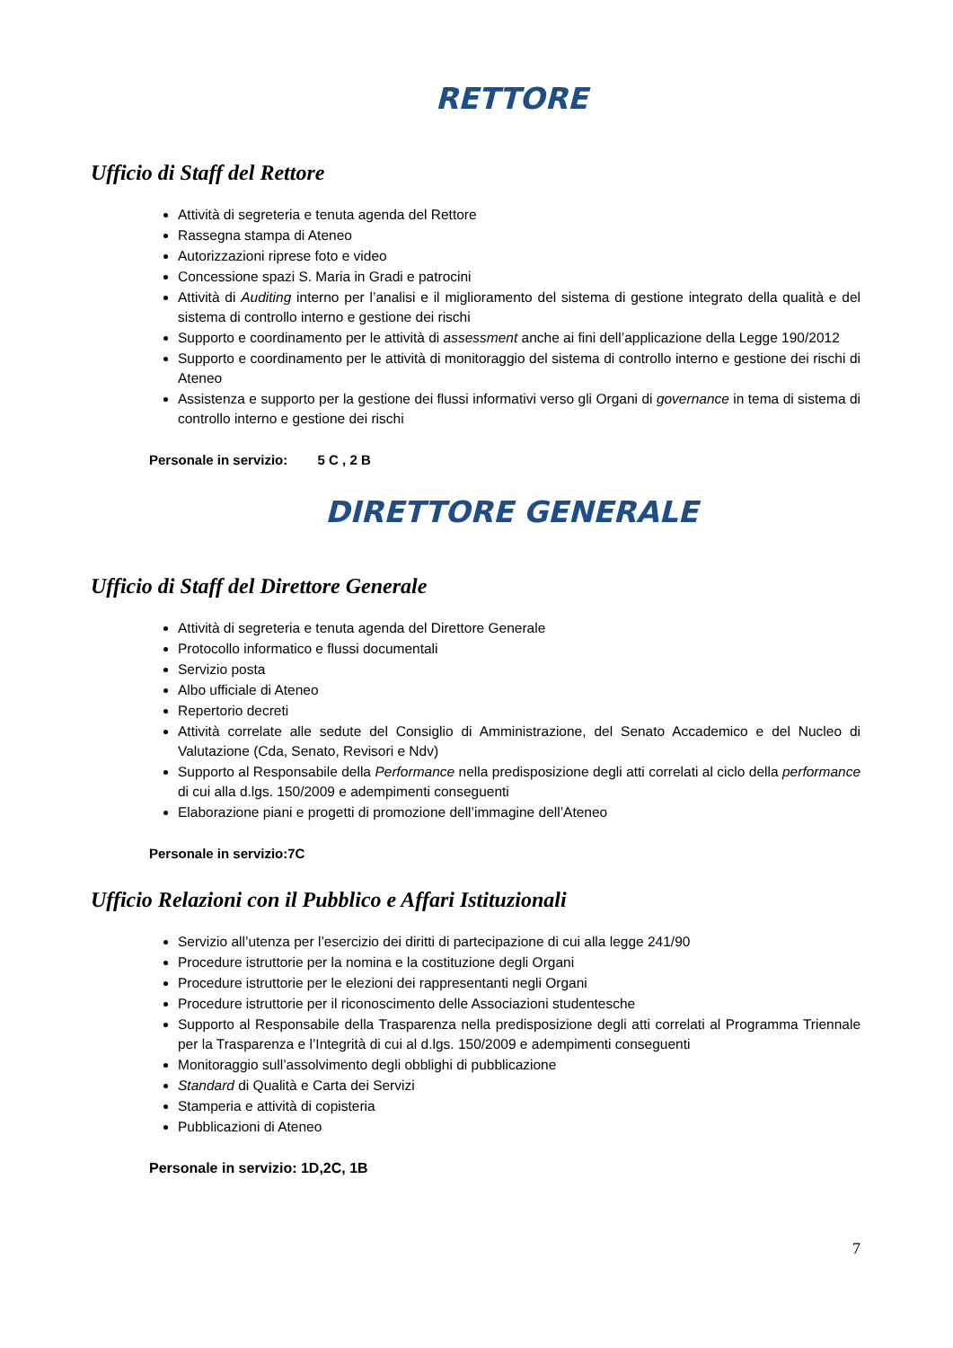RETTORE
Ufficio di Staff del Rettore
Attività di segreteria e tenuta agenda del Rettore
Rassegna stampa di Ateneo
Autorizzazioni riprese foto e video
Concessione spazi S. Maria in Gradi e patrocini
Attività di Auditing interno per l’analisi e il miglioramento del sistema di gestione integrato della qualità e del sistema di controllo interno e gestione dei rischi
Supporto e coordinamento per le attività di assessment anche ai fini dell’applicazione della Legge 190/2012
Supporto e coordinamento per le attività di monitoraggio del sistema di controllo interno e gestione dei rischi di Ateneo
Assistenza e supporto per la gestione dei flussi informativi verso gli Organi di governance in tema di sistema di controllo interno e gestione dei rischi
Personale in servizio: 5 C , 2 B
DIRETTORE GENERALE
Ufficio di Staff del Direttore Generale
Attività di segreteria e tenuta agenda del Direttore Generale
Protocollo informatico e flussi documentali
Servizio posta
Albo ufficiale di Ateneo
Repertorio decreti
Attività correlate alle sedute del Consiglio di Amministrazione, del Senato Accademico e del Nucleo di Valutazione (Cda, Senato, Revisori e Ndv)
Supporto al Responsabile della Performance nella predisposizione degli atti correlati al ciclo della performance di cui alla d.lgs. 150/2009 e adempimenti conseguenti
Elaborazione piani e progetti di promozione dell’immagine dell’Ateneo
Personale in servizio:7C
Ufficio Relazioni con il Pubblico e Affari Istituzionali
Servizio all’utenza per l’esercizio dei diritti di partecipazione di cui alla legge 241/90
Procedure istruttorie per la nomina e la costituzione degli Organi
Procedure istruttorie per le elezioni dei rappresentanti negli Organi
Procedure istruttorie per il riconoscimento delle Associazioni studentesche
Supporto al Responsabile della Trasparenza nella predisposizione degli atti correlati al Programma Triennale per la Trasparenza e l’Integrità di cui al d.lgs. 150/2009 e adempimenti conseguenti
Monitoraggio sull’assolvimento degli obblighi di pubblicazione
Standard di Qualità e Carta dei Servizi
Stamperia e attività di copisteria
Pubblicazioni di Ateneo
Personale in servizio: 1D,2C, 1B
7